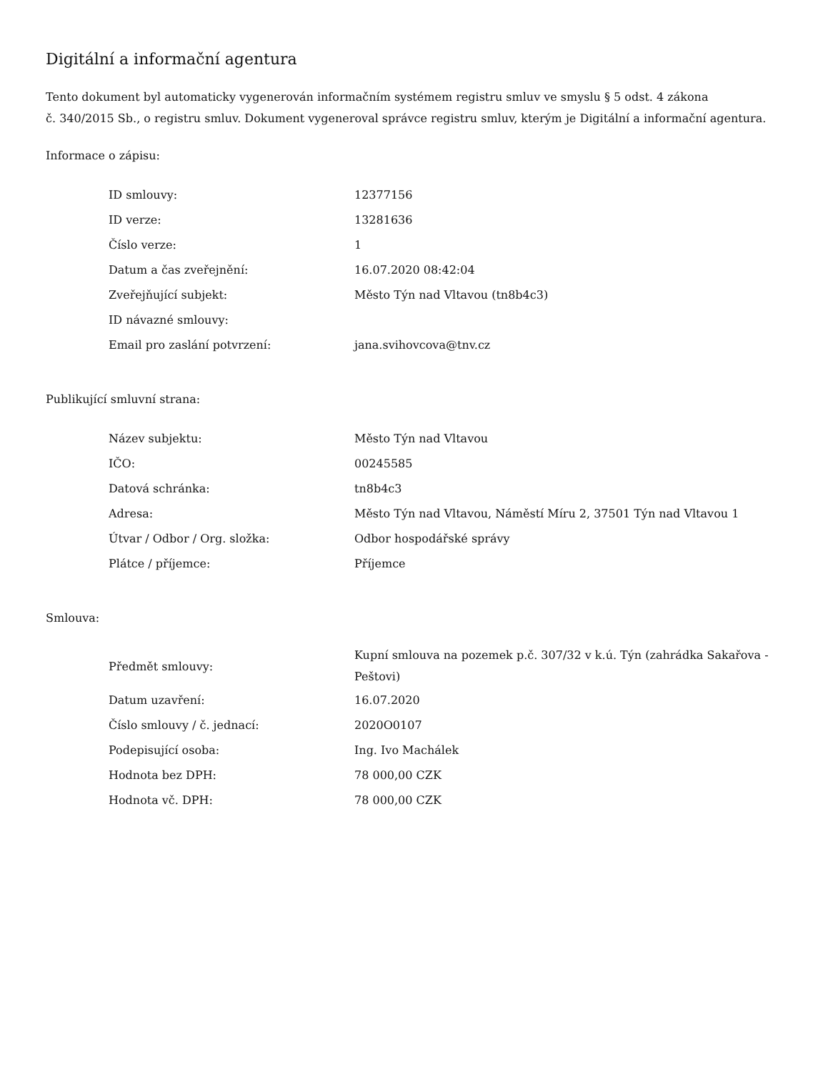Digitální a informační agentura
Tento dokument byl automaticky vygenerován informačním systémem registru smluv ve smyslu § 5 odst. 4 zákona
č. 340/2015 Sb., o registru smluv. Dokument vygeneroval správce registru smluv, kterým je Digitální a informační agentura.
Informace o zápisu:
| ID smlouvy: | 12377156 |
| ID verze: | 13281636 |
| Číslo verze: | 1 |
| Datum a čas zveřejnění: | 16.07.2020 08:42:04 |
| Zveřejňující subjekt: | Město Týn nad Vltavou (tn8b4c3) |
| ID návazné smlouvy: | |
| Email pro zaslání potvrzení: | jana.svihovcova@tnv.cz |
Publikující smluvní strana:
| Název subjektu: | Město Týn nad Vltavou |
| IČO: | 00245585 |
| Datová schránka: | tn8b4c3 |
| Adresa: | Město Týn nad Vltavou, Náměstí Míru 2, 37501 Týn nad Vltavou 1 |
| Útvar / Odbor / Org. složka: | Odbor hospodářské správy |
| Plátce / příjemce: | Příjemce |
Smlouva:
| Předmět smlouvy: | Kupní smlouva na pozemek p.č. 307/32 v k.ú. Týn (zahrádka Sakařova - Peštovi) |
| Datum uzavření: | 16.07.2020 |
| Číslo smlouvy / č. jednací: | 2020O0107 |
| Podepisující osoba: | Ing. Ivo Machálek |
| Hodnota bez DPH: | 78 000,00 CZK |
| Hodnota vč. DPH: | 78 000,00 CZK |